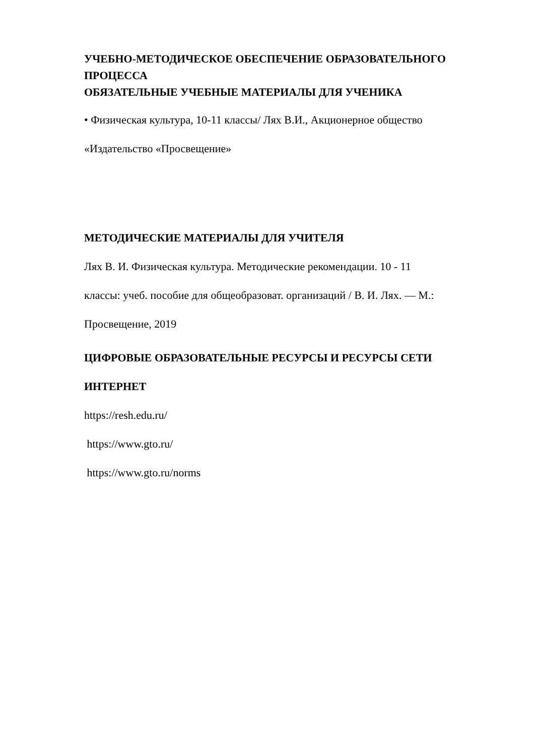УЧЕБНО-МЕТОДИЧЕСКОЕ ОБЕСПЕЧЕНИЕ ОБРАЗОВАТЕЛЬНОГО ПРОЦЕССА
ОБЯЗАТЕЛЬНЫЕ УЧЕБНЫЕ МАТЕРИАЛЫ ДЛЯ УЧЕНИКА
• Физическая культура, 10-11 классы/ Лях В.И., Акционерное общество
«Издательство «Просвещение»
МЕТОДИЧЕСКИЕ МАТЕРИАЛЫ ДЛЯ УЧИТЕЛЯ
Лях В. И. Физическая культура. Методические рекомендации. 10 - 11
классы: учеб. пособие для общеобразоват. организаций / В. И. Лях. — М.:
Просвещение, 2019
ЦИФРОВЫЕ ОБРАЗОВАТЕЛЬНЫЕ РЕСУРСЫ И РЕСУРСЫ СЕТИ
ИНТЕРНЕТ
https://resh.edu.ru/
https://www.gto.ru/
https://www.gto.ru/norms